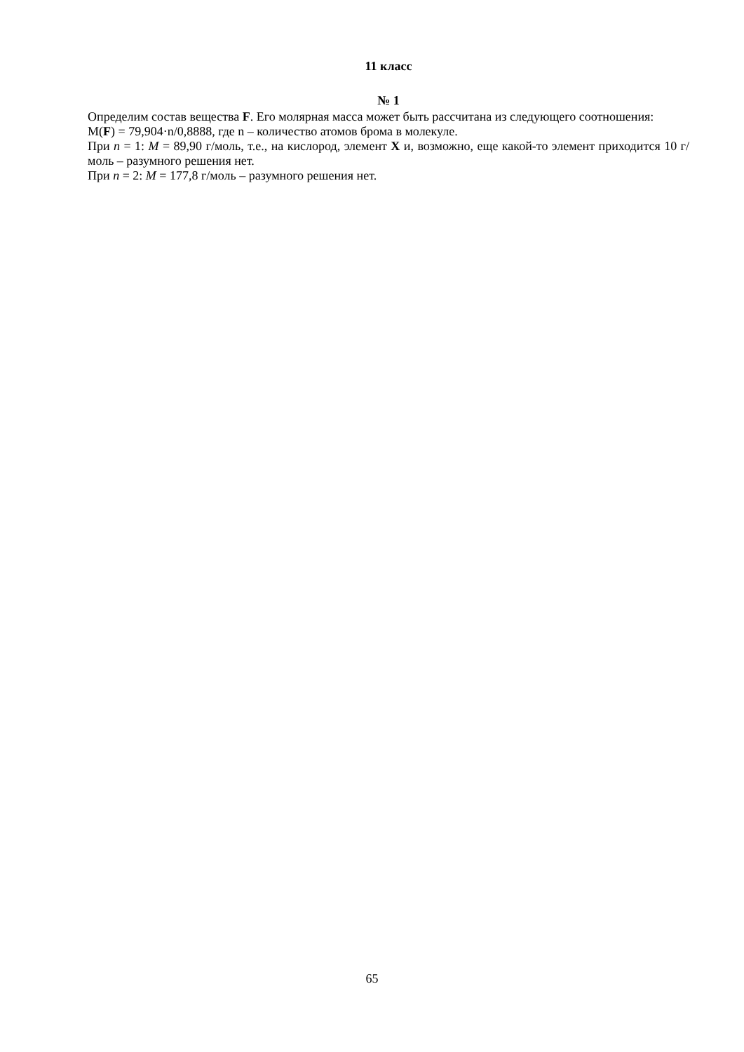11 класс
№ 1
Определим состав вещества F. Его молярная масса может быть рассчитана из следующего соотношения:
M(F) = 79,904·n/0,8888, где n – количество атомов брома в молекуле.
При n = 1: M = 89,90 г/моль, т.е., на кислород, элемент X и, возможно, еще какой-то элемент приходится 10 г/моль – разумного решения нет.
При n = 2: M = 177,8 г/моль – разумного решения нет.
65